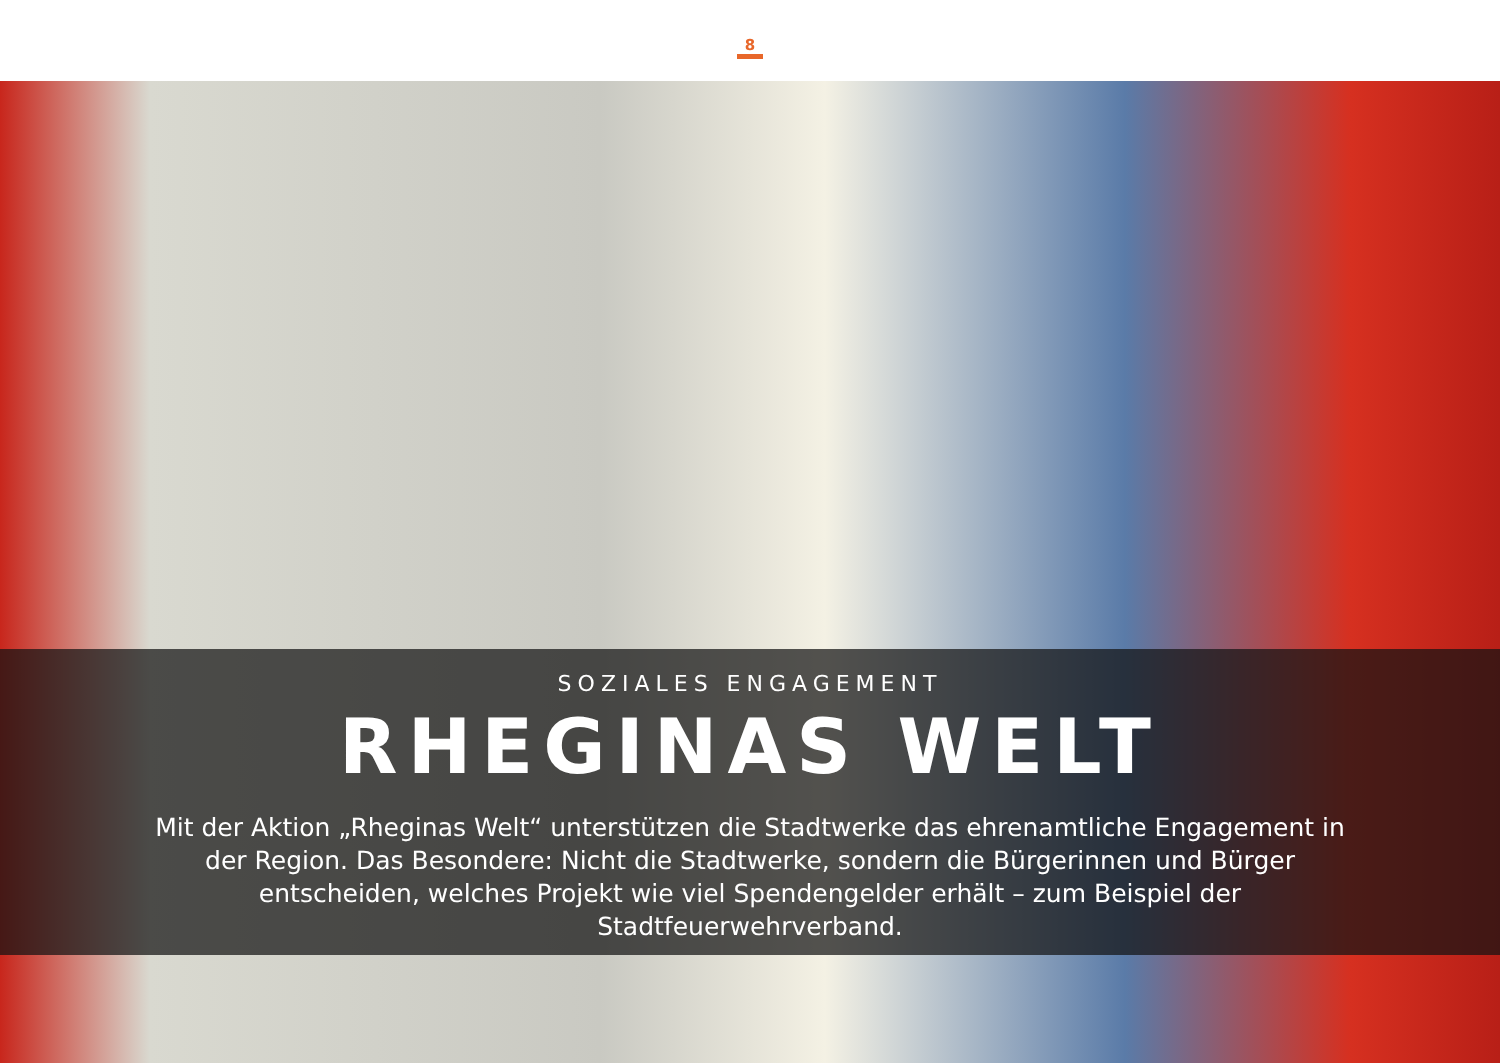8
SOZIALES ENGAGEMENT
RHEGINAS WELT
Mit der Aktion „Rheginas Welt“ unterstützen die Stadtwerke das ehrenamtliche Engagement in der Region. Das Besondere: Nicht die Stadtwerke, sondern die Bürgerinnen und Bürger entscheiden, welches Projekt wie viel Spendengelder erhält – zum Beispiel der Stadtfeuerwehrverband.